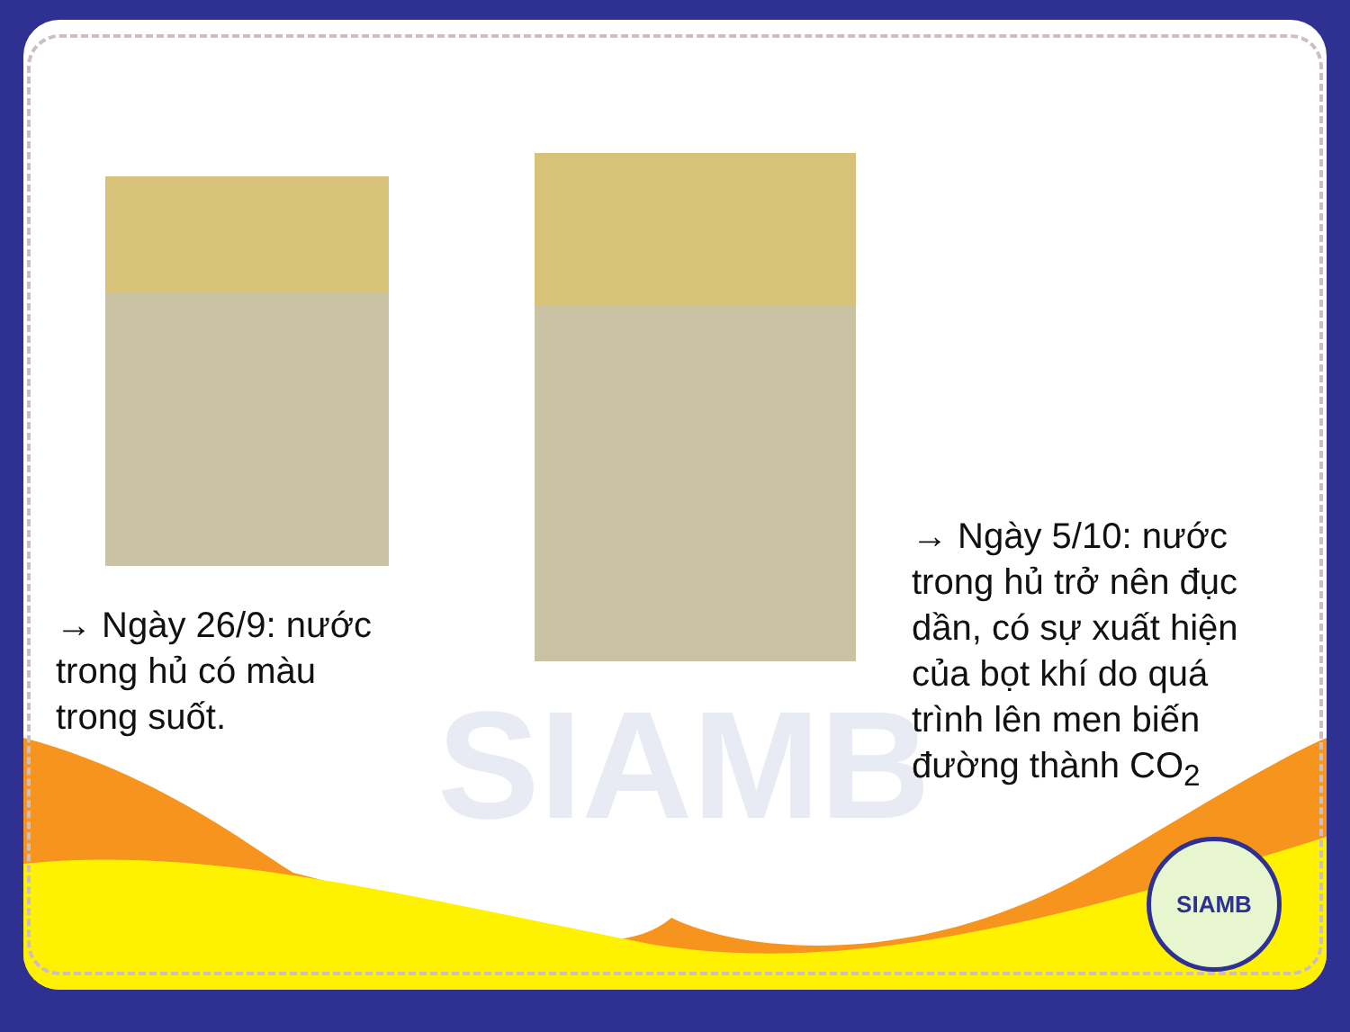SIAMB
→ Ngày 26/9: nước trong hủ có màu trong suốt.
→ Ngày 5/10: nước trong hủ trở nên đục dần, có sự xuất hiện của bọt khí do quá trình lên men biến đường thành CO<sub>2</sub>
SIAMB